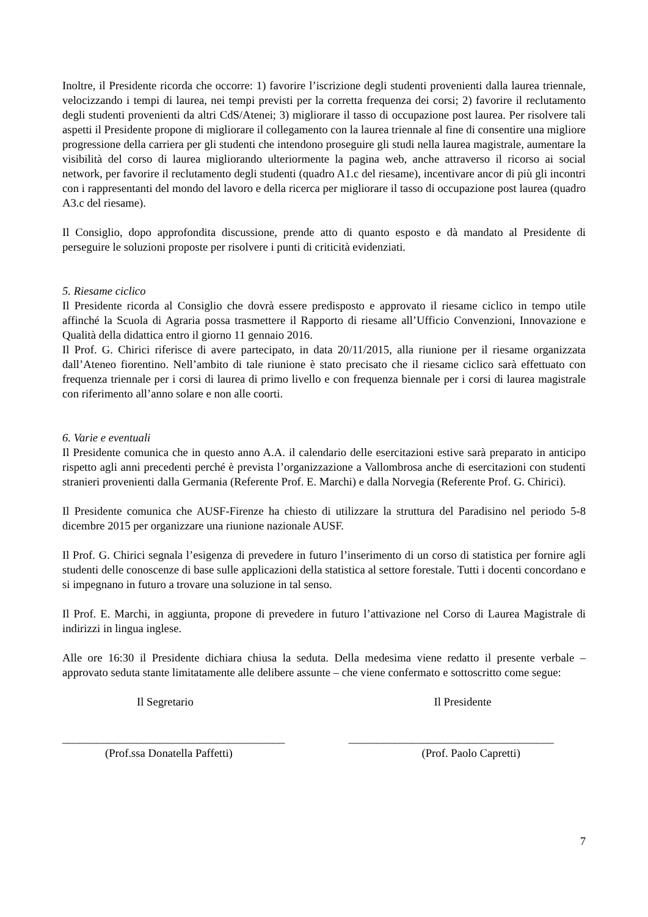Inoltre, il Presidente ricorda che occorre: 1) favorire l’iscrizione degli studenti provenienti dalla laurea triennale, velocizzando i tempi di laurea, nei tempi previsti per la corretta frequenza dei corsi; 2) favorire il reclutamento degli studenti provenienti da altri CdS/Atenei; 3) migliorare il tasso di occupazione post laurea. Per risolvere tali aspetti il Presidente propone di migliorare il collegamento con la laurea triennale al fine di consentire una migliore progressione della carriera per gli studenti che intendono proseguire gli studi nella laurea magistrale, aumentare la visibilità del corso di laurea migliorando ulteriormente la pagina web, anche attraverso il ricorso ai social network, per favorire il reclutamento degli studenti (quadro A1.c del riesame), incentivare ancor di più gli incontri con i rappresentanti del mondo del lavoro e della ricerca per migliorare il tasso di occupazione post laurea (quadro A3.c del riesame).
Il Consiglio, dopo approfondita discussione, prende atto di quanto esposto e dà mandato al Presidente di perseguire le soluzioni proposte per risolvere i punti di criticità evidenziati.
5. Riesame ciclico
Il Presidente ricorda al Consiglio che dovrà essere predisposto e approvato il riesame ciclico in tempo utile affinché la Scuola di Agraria possa trasmettere il Rapporto di riesame all’Ufficio Convenzioni, Innovazione e Qualità della didattica entro il giorno 11 gennaio 2016.
Il Prof. G. Chirici riferisce di avere partecipato, in data 20/11/2015, alla riunione per il riesame organizzata dall’Ateneo fiorentino. Nell’ambito di tale riunione è stato precisato che il riesame ciclico sarà effettuato con frequenza triennale per i corsi di laurea di primo livello e con frequenza biennale per i corsi di laurea magistrale con riferimento all’anno solare e non alle coorti.
6. Varie e eventuali
Il Presidente comunica che in questo anno A.A. il calendario delle esercitazioni estive sarà preparato in anticipo rispetto agli anni precedenti perché è prevista l’organizzazione a Vallombrosa anche di esercitazioni con studenti stranieri provenienti dalla Germania (Referente Prof. E. Marchi) e dalla Norvegia (Referente Prof. G. Chirici).
Il Presidente comunica che AUSF-Firenze ha chiesto di utilizzare la struttura del Paradisino nel periodo 5-8 dicembre 2015 per organizzare una riunione nazionale AUSF.
Il Prof. G. Chirici segnala l’esigenza di prevedere in futuro l’inserimento di un corso di statistica per fornire agli studenti delle conoscenze di base sulle applicazioni della statistica al settore forestale. Tutti i docenti concordano e si impegnano in futuro a trovare una soluzione in tal senso.
Il Prof. E. Marchi, in aggiunta, propone di prevedere in futuro l’attivazione nel Corso di Laurea Magistrale di indirizzi in lingua inglese.
Alle ore 16:30 il Presidente dichiara chiusa la seduta. Della medesima viene redatto il presente verbale – approvato seduta stante limitatamente alle delibere assunte – che viene confermato e sottoscritto come segue:
Il Segretario
_______________________________________
(Prof.ssa Donatella Paffetti)
Il Presidente
____________________________________
(Prof. Paolo Capretti)
7